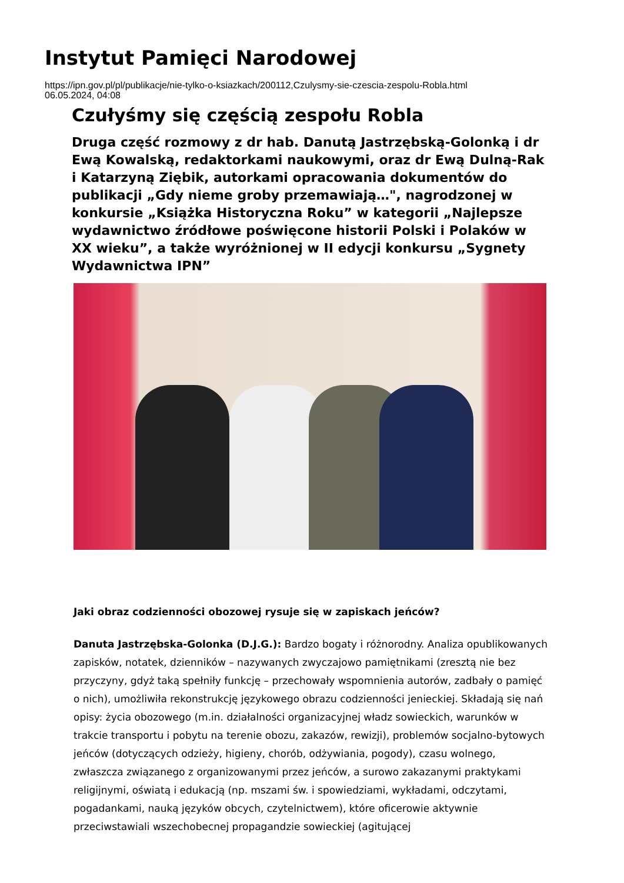Instytut Pamięci Narodowej
https://ipn.gov.pl/pl/publikacje/nie-tylko-o-ksiazkach/200112,Czulysmy-sie-czescia-zespolu-Robla.html
06.05.2024, 04:08
Czułyśmy się częścią zespołu Robla
Druga część rozmowy z dr hab. Danutą Jastrzębską-Golonką i dr Ewą Kowalską, redaktorkami naukowymi, oraz dr Ewą Dulną-Rak i Katarzyną Ziębik, autorkami opracowania dokumentów do publikacji „Gdy nieme groby przemawiają…", nagrodzonej w konkursie „Książka Historyczna Roku” w kategorii „Najlepsze wydawnictwo źródłowe poświęcone historii Polski i Polaków w XX wieku”, a także wyróżnionej w II edycji konkursu „Sygnety Wydawnictwa IPN”
Jaki obraz codzienności obozowej rysuje się w zapiskach jeńców?
Danuta Jastrzębska-Golonka (D.J.G.): Bardzo bogaty i różnorodny. Analiza opublikowanych zapisków, notatek, dzienników – nazywanych zwyczajowo pamiętnikami (zresztą nie bez przyczyny, gdyż taką spełniły funkcję – przechowały wspomnienia autorów, zadbały o pamięć o nich), umożliwiła rekonstrukcję językowego obrazu codzienności jenieckiej. Składają się nań opisy: życia obozowego (m.in. działalności organizacyjnej władz sowieckich, warunków w trakcie transportu i pobytu na terenie obozu, zakazów, rewizji), problemów socjalno-bytowych jeńców (dotyczących odzieży, higieny, chorób, odżywiania, pogody), czasu wolnego, zwłaszcza związanego z organizowanymi przez jeńców, a surowo zakazanymi praktykami religijnymi, oświatą i edukacją (np. mszami św. i spowiedziami, wykładami, odczytami, pogadankami, nauką języków obcych, czytelnictwem), które oficerowie aktywnie przeciwstawiali wszechobecnej propagandzie sowieckiej (agitującej